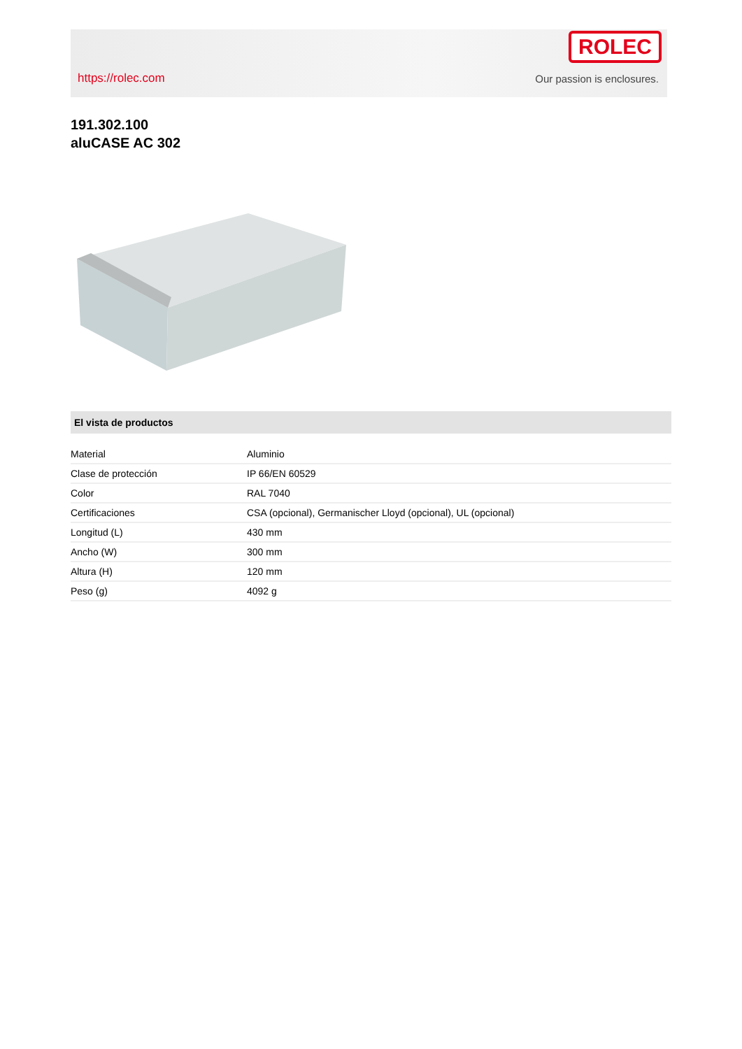https://rolec.com
ROLEC
Our passion is enclosures.
191.302.100
aluCASE AC 302
El vista de productos
| Material | Aluminio |
| Clase de protección | IP 66/EN 60529 |
| Color | RAL 7040 |
| Certificaciones | CSA (opcional), Germanischer Lloyd (opcional), UL (opcional) |
| Longitud (L) | 430 mm |
| Ancho (W) | 300 mm |
| Altura (H) | 120 mm |
| Peso (g) | 4092 g |